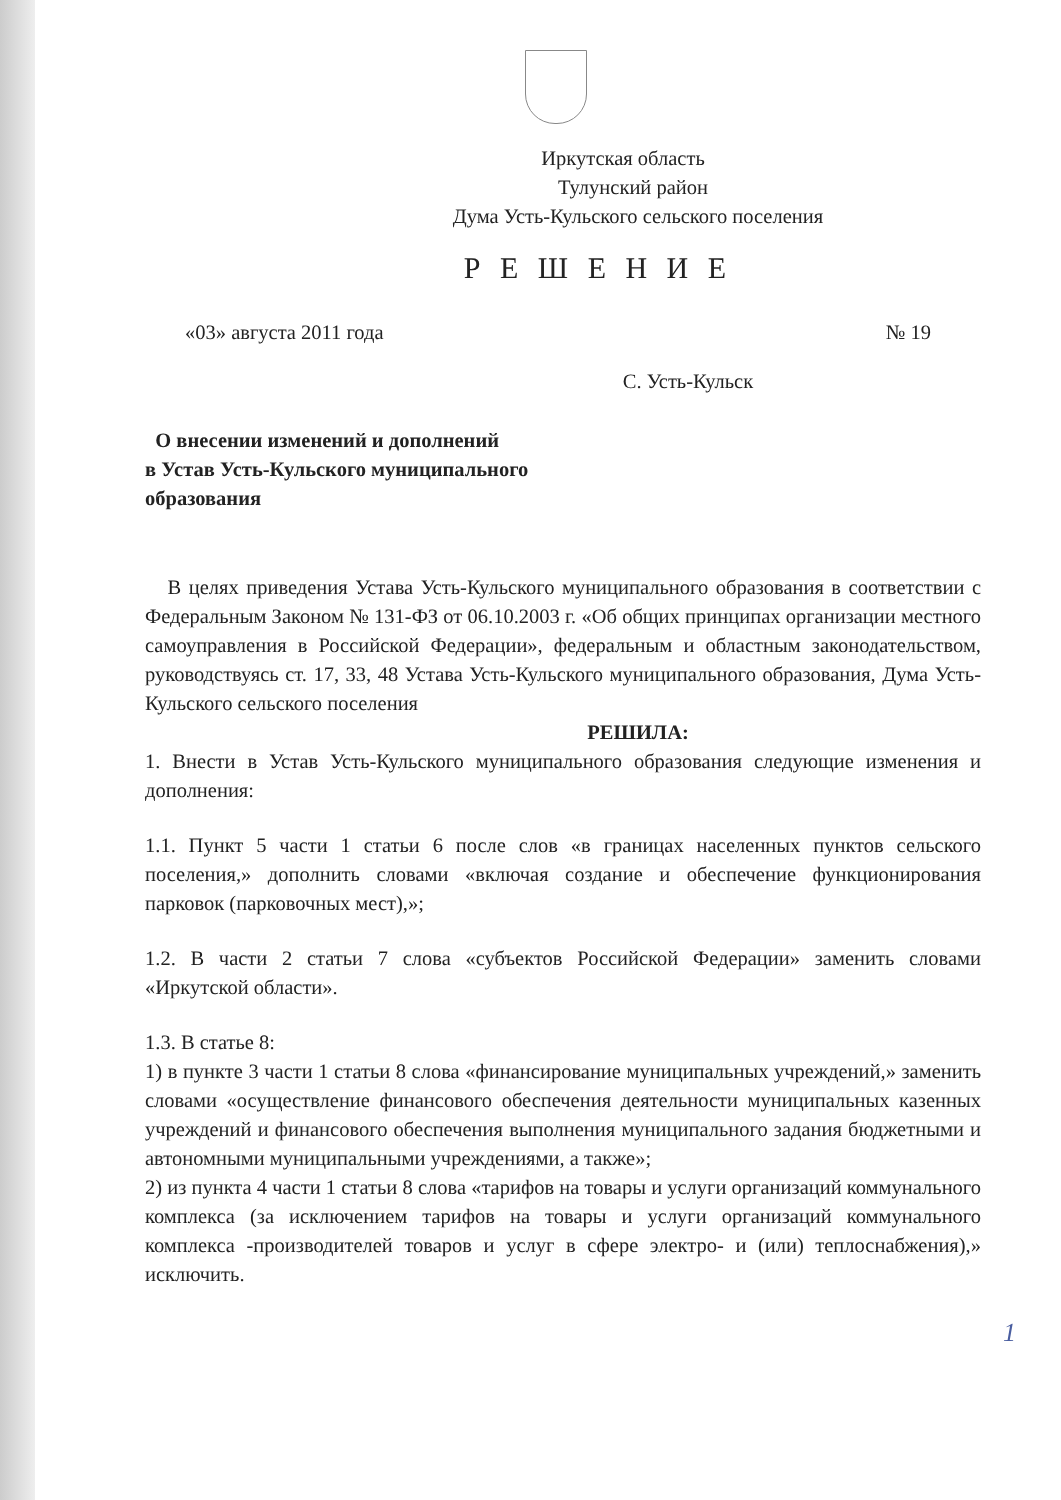Иркутская область
Тулунский район
Дума Усть-Кульского сельского поселения
Р Е Ш Е Н И Е
«03» августа 2011 года № 19
С. Усть-Кульск
О внесении изменений и дополнений
в Устав Усть-Кульского муниципального
образования
В целях приведения Устава Усть-Кульского муниципального образования в соответствии с Федеральным Законом № 131-ФЗ от 06.10.2003 г. «Об общих принципах организации местного самоуправления в Российской Федерации», федеральным и областным законодательством, руководствуясь ст. 17, 33, 48 Устава Усть-Кульского муниципального образования, Дума Усть-Кульского сельского поселения
РЕШИЛА:
1. Внести в Устав Усть-Кульского муниципального образования следующие изменения и дополнения:
1.1. Пункт 5 части 1 статьи 6 после слов «в границах населенных пунктов сельского поселения,» дополнить словами «включая создание и обеспечение функционирования парковок (парковочных мест),»;
1.2. В части 2 статьи 7 слова «субъектов Российской Федерации» заменить словами «Иркутской области».
1.3. В статье 8:
1) в пункте 3 части 1 статьи 8 слова «финансирование муниципальных учреждений,» заменить словами «осуществление финансового обеспечения деятельности муниципальных казенных учреждений и финансового обеспечения выполнения муниципального задания бюджетными и автономными муниципальными учреждениями, а также»;
2) из пункта 4 части 1 статьи 8 слова «тарифов на товары и услуги организаций коммунального комплекса (за исключением тарифов на товары и услуги организаций коммунального комплекса -производителей товаров и услуг в сфере электро- и (или) теплоснабжения),» исключить.
1